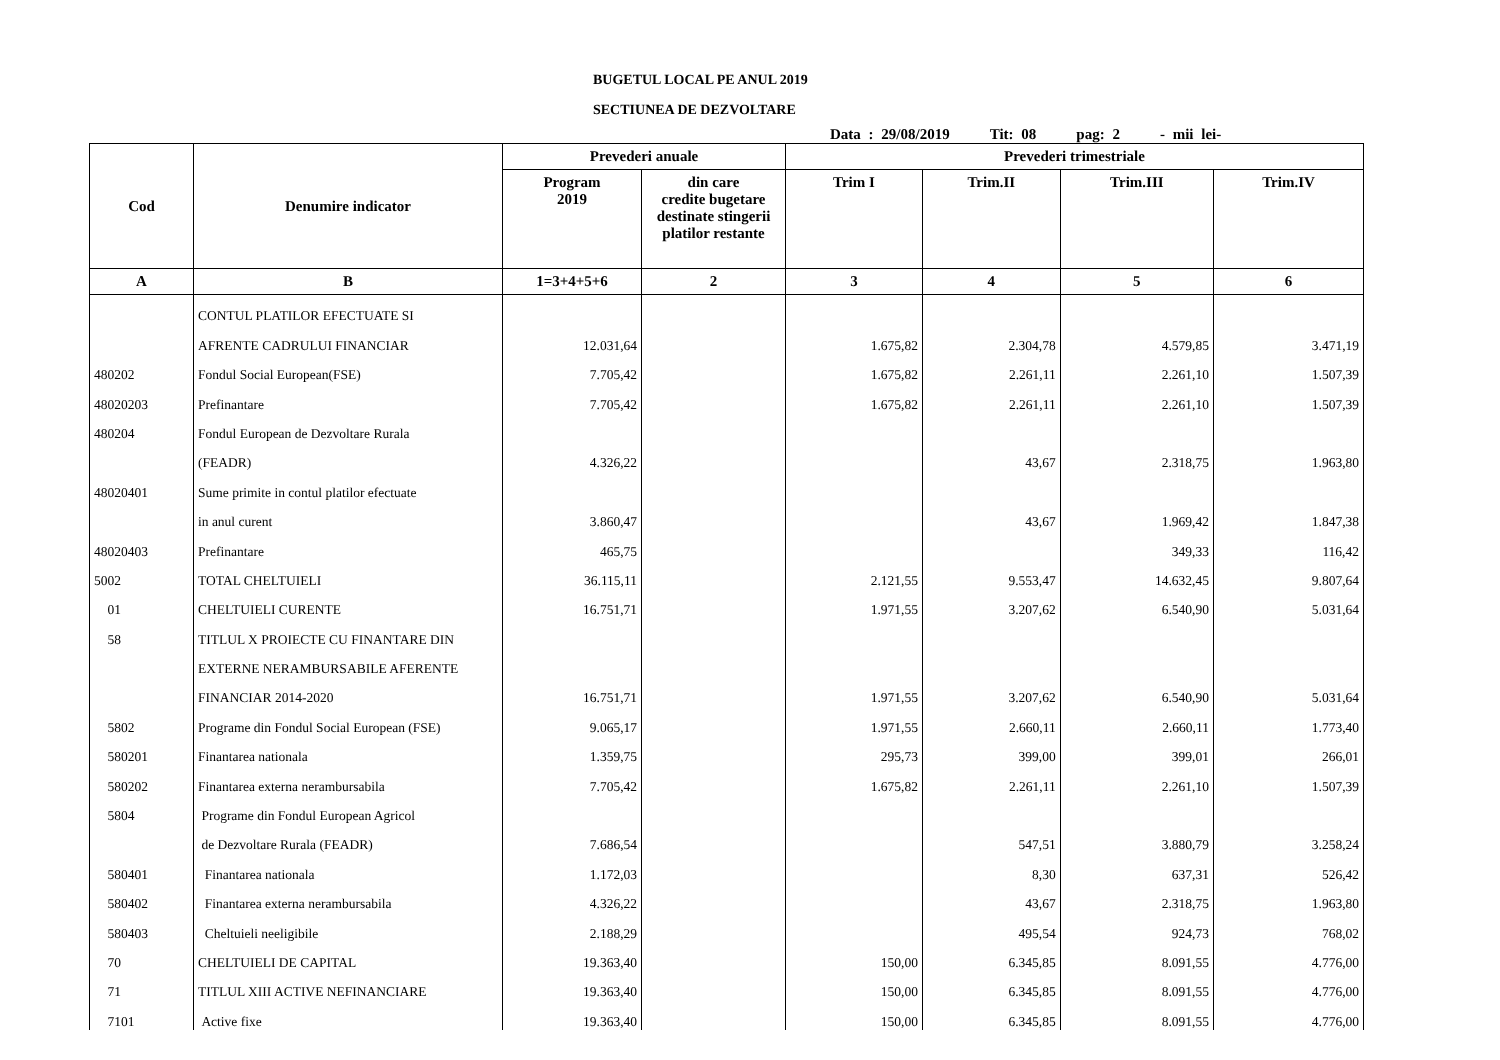BUGETUL LOCAL PE ANUL 2019
SECTIUNEA DE DEZVOLTARE
Data : 29/08/2019 Tit: 08 pag: 2 - mii lei-
| Cod | Denumire indicator | Prevederi anuale | | Prevederi trimestriale | | | |
| --- | --- | --- | --- | --- | --- | --- | --- |
| | | Program 2019 | din care credite bugetare destinate stingerii platilor restante | Trim I | Trim.II | Trim.III | Trim.IV |
| A | B | 1=3+4+5+6 | 2 | 3 | 4 | 5 | 6 |
| | CONTUL PLATILOR EFECTUATE SI | | | | | | |
| | AFRENTE CADRULUI FINANCIAR | 12.031,64 | | 1.675,82 | 2.304,78 | 4.579,85 | 3.471,19 |
| 480202 | Fondul Social European(FSE) | 7.705,42 | | 1.675,82 | 2.261,11 | 2.261,10 | 1.507,39 |
| 48020203 | Prefinantare | 7.705,42 | | 1.675,82 | 2.261,11 | 2.261,10 | 1.507,39 |
| 480204 | Fondul European de Dezvoltare Rurala | | | | | | |
| | (FEADR) | 4.326,22 | | | 43,67 | 2.318,75 | 1.963,80 |
| 48020401 | Sume primite in contul platilor efectuate | | | | | | |
| | in anul curent | 3.860,47 | | | 43,67 | 1.969,42 | 1.847,38 |
| 48020403 | Prefinantare | 465,75 | | | | 349,33 | 116,42 |
| 5002 | TOTAL CHELTUIELI | 36.115,11 | | 2.121,55 | 9.553,47 | 14.632,45 | 9.807,64 |
| 01 | CHELTUIELI CURENTE | 16.751,71 | | 1.971,55 | 3.207,62 | 6.540,90 | 5.031,64 |
| 58 | TITLUL X PROIECTE CU FINANTARE DIN | | | | | | |
| | EXTERNE NERAMBURSABILE AFERENTE | | | | | | |
| | FINANCIAR 2014-2020 | 16.751,71 | | 1.971,55 | 3.207,62 | 6.540,90 | 5.031,64 |
| 5802 | Programe din Fondul Social European (FSE) | 9.065,17 | | 1.971,55 | 2.660,11 | 2.660,11 | 1.773,40 |
| 580201 | Finantarea nationala | 1.359,75 | | 295,73 | 399,00 | 399,01 | 266,01 |
| 580202 | Finantarea externa nerambursabila | 7.705,42 | | 1.675,82 | 2.261,11 | 2.261,10 | 1.507,39 |
| 5804 | Programe din Fondul European Agricol | | | | | | |
| | de Dezvoltare Rurala (FEADR) | 7.686,54 | | | 547,51 | 3.880,79 | 3.258,24 |
| 580401 | Finantarea nationala | 1.172,03 | | | 8,30 | 637,31 | 526,42 |
| 580402 | Finantarea externa nerambursabila | 4.326,22 | | | 43,67 | 2.318,75 | 1.963,80 |
| 580403 | Cheltuieli neeligibile | 2.188,29 | | | 495,54 | 924,73 | 768,02 |
| 70 | CHELTUIELI DE CAPITAL | 19.363,40 | | 150,00 | 6.345,85 | 8.091,55 | 4.776,00 |
| 71 | TITLUL XIII ACTIVE NEFINANCIARE | 19.363,40 | | 150,00 | 6.345,85 | 8.091,55 | 4.776,00 |
| 7101 | Active fixe | 19.363,40 | | 150,00 | 6.345,85 | 8.091,55 | 4.776,00 |